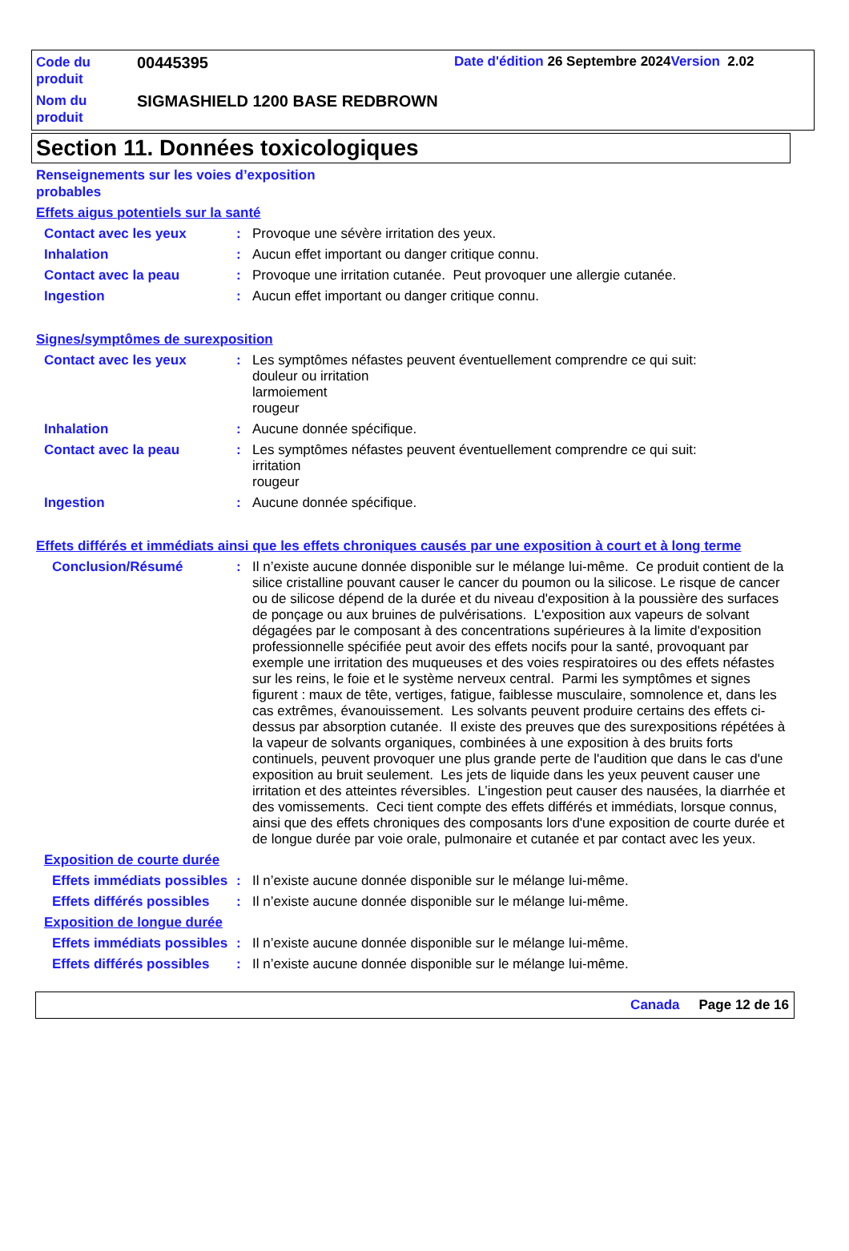Code du produit
00445395
Date d'édition 26 Septembre 2024Version 2.02
Nom du produit
SIGMASHIELD 1200 BASE REDBROWN
Section 11. Données toxicologiques
Renseignements sur les voies d’exposition probables
Effets aigus potentiels sur la santé
Contact avec les yeux : Provoque une sévère irritation des yeux.
Inhalation : Aucun effet important ou danger critique connu.
Contact avec la peau : Provoque une irritation cutanée. Peut provoquer une allergie cutanée.
Ingestion : Aucun effet important ou danger critique connu.
Signes/symptômes de surexposition
Contact avec les yeux : Les symptômes néfastes peuvent éventuellement comprendre ce qui suit:
douleur ou irritation
larmoiement
rougeur
Inhalation : Aucune donnée spécifique.
Contact avec la peau : Les symptômes néfastes peuvent éventuellement comprendre ce qui suit:
irritation
rougeur
Ingestion : Aucune donnée spécifique.
Effets différés et immédiats ainsi que les effets chroniques causés par une exposition à court et à long terme
Conclusion/Résumé : Il n’existe aucune donnée disponible sur le mélange lui-même. Ce produit contient de la silice cristalline pouvant causer le cancer du poumon ou la silicose. Le risque de cancer ou de silicose dépend de la durée et du niveau d'exposition à la poussière des surfaces de ponçage ou aux bruines de pulvérisations. L'exposition aux vapeurs de solvant dégagées par le composant à des concentrations supérieures à la limite d'exposition professionnelle spécifiée peut avoir des effets nocifs pour la santé, provoquant par exemple une irritation des muqueuses et des voies respiratoires ou des effets néfastes sur les reins, le foie et le système nerveux central. Parmi les symptômes et signes figurent : maux de tête, vertiges, fatigue, faiblesse musculaire, somnolence et, dans les cas extrêmes, évanouissement. Les solvants peuvent produire certains des effets ci-dessus par absorption cutanée. Il existe des preuves que des surexpositions répétées à la vapeur de solvants organiques, combinées à une exposition à des bruits forts continuels, peuvent provoquer une plus grande perte de l'audition que dans le cas d'une exposition au bruit seulement. Les jets de liquide dans les yeux peuvent causer une irritation et des atteintes réversibles. L’ingestion peut causer des nausées, la diarrhée et des vomissements. Ceci tient compte des effets différés et immédiats, lorsque connus, ainsi que des effets chroniques des composants lors d'une exposition de courte durée et de longue durée par voie orale, pulmonaire et cutanée et par contact avec les yeux.
Exposition de courte durée
Effets immédiats possibles
: Il n’existe aucune donnée disponible sur le mélange lui-même.
Effets différés possibles
: Il n’existe aucune donnée disponible sur le mélange lui-même.
Exposition de longue durée
Effets immédiats possibles
: Il n’existe aucune donnée disponible sur le mélange lui-même.
Effets différés possibles
: Il n’existe aucune donnée disponible sur le mélange lui-même.
Canada Page 12 de 16